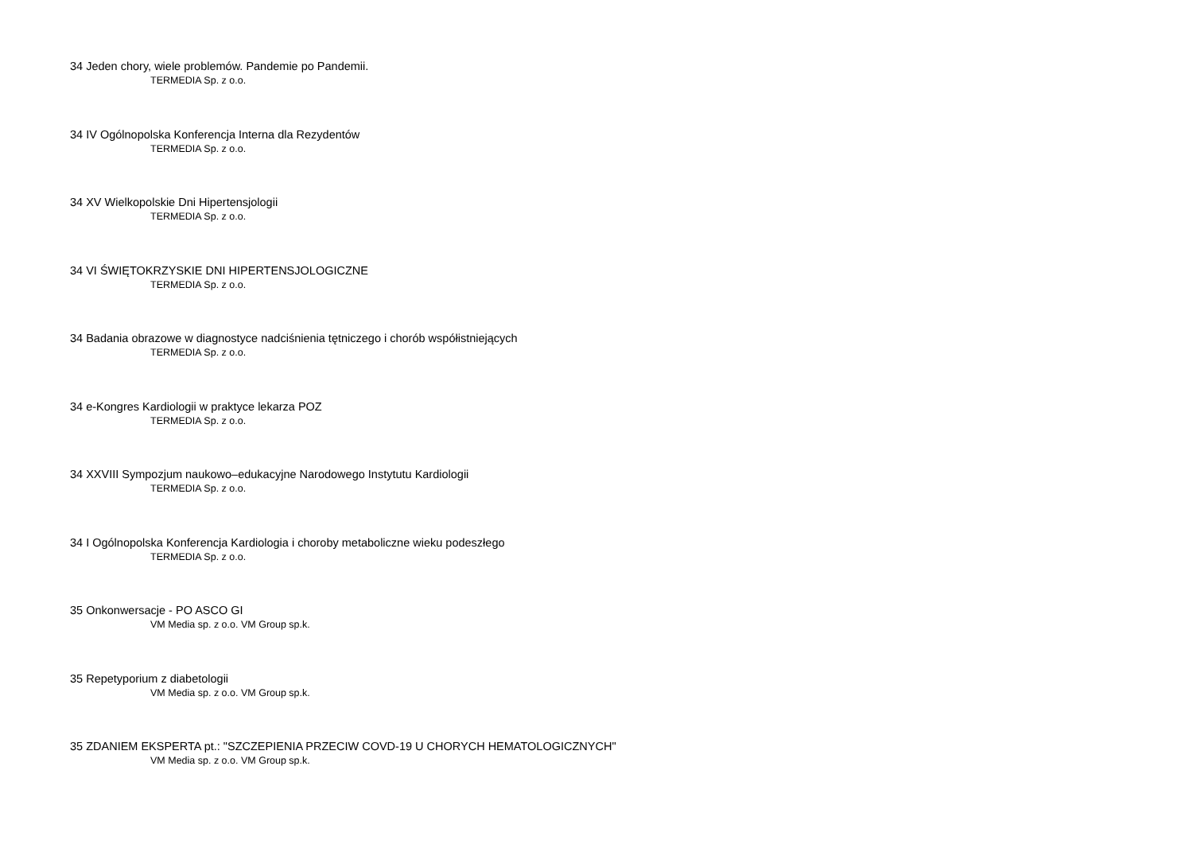34 Jeden chory, wiele problemów. Pandemie po Pandemii.
TERMEDIA Sp. z o.o.
34 IV Ogólnopolska Konferencja Interna dla Rezydentów
TERMEDIA Sp. z o.o.
34 XV Wielkopolskie Dni Hipertensjologii
TERMEDIA Sp. z o.o.
34 VI ŚWIĘTOKRZYSKIE DNI HIPERTENSJOLOGICZNE
TERMEDIA Sp. z o.o.
34 Badania obrazowe w diagnostyce nadciśnienia tętniczego i chorób współistniejących
TERMEDIA Sp. z o.o.
34 e-Kongres Kardiologii w praktyce lekarza POZ
TERMEDIA Sp. z o.o.
34 XXVIII Sympozjum naukowo–edukacyjne Narodowego Instytutu Kardiologii
TERMEDIA Sp. z o.o.
34 I Ogólnopolska Konferencja Kardiologia i choroby metaboliczne wieku podeszłego
TERMEDIA Sp. z o.o.
35 Onkonwersacje - PO ASCO GI
VM Media sp. z o.o. VM Group sp.k.
35 Repetyporium z diabetologii
VM Media sp. z o.o. VM Group sp.k.
35 ZDANIEM EKSPERTA pt.: "SZCZEPIENIA PRZECIW COVD-19 U CHORYCH HEMATOLOGICZNYCH"
VM Media sp. z o.o. VM Group sp.k.